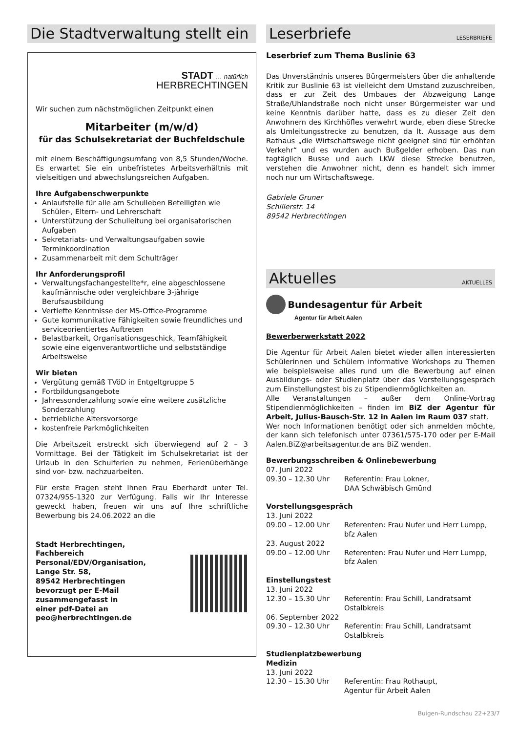Die Stadtverwaltung stellt ein
STADT … natürlich
HERBRECHTINGEN
Wir suchen zum nächstmöglichen Zeitpunkt einen
Mitarbeiter (m/w/d)
für das Schulsekretariat der Buchfeldschule
mit einem Beschäftigungsumfang von 8,5 Stunden/Woche. Es erwartet Sie ein unbefristetes Arbeitsverhältnis mit vielseitigen und abwechslungsreichen Aufgaben.
Ihre Aufgabenschwerpunkte
Anlaufstelle für alle am Schulleben Beteiligten wie Schüler-, Eltern- und Lehrerschaft
Unterstützung der Schulleitung bei organisatorischen Aufgaben
Sekretariats- und Verwaltungsaufgaben sowie Terminkoordination
Zusammenarbeit mit dem Schulträger
Ihr Anforderungsprofil
Verwaltungsfachangestellte*r, eine abgeschlossene kaufmännische oder vergleichbare 3-jährige Berufsausbildung
Vertiefte Kenntnisse der MS-Office-Programme
Gute kommunikative Fähigkeiten sowie freundliches und serviceorientiertes Auftreten
Belastbarkeit, Organisationsgeschick, Teamfähigkeit sowie eine eigenverantwortliche und selbstständige Arbeitsweise
Wir bieten
Vergütung gemäß TVöD in Entgeltgruppe 5
Fortbildungsangebote
Jahressonderzahlung sowie eine weitere zusätzliche Sonderzahlung
betriebliche Altersvorsorge
kostenfreie Parkmöglichkeiten
Die Arbeitszeit erstreckt sich überwiegend auf 2 – 3 Vormittage. Bei der Tätigkeit im Schulsekretariat ist der Urlaub in den Schulferien zu nehmen, Ferienüberhänge sind vor- bzw. nachzuarbeiten.
Für erste Fragen steht Ihnen Frau Eberhardt unter Tel. 07324/955-1320 zur Verfügung. Falls wir Ihr Interesse geweckt haben, freuen wir uns auf Ihre schriftliche Bewerbung bis 24.06.2022 an die
Stadt Herbrechtingen,
Fachbereich
Personal/EDV/Organisation,
Lange Str. 58,
89542 Herbrechtingen
bevorzugt per E-Mail
zusammengefasst in
einer pdf-Datei an
peo@herbrechtingen.de
Leserbriefe LESERBRIEFE
Leserbrief zum Thema Buslinie 63
Das Unverständnis unseres Bürgermeisters über die anhaltende Kritik zur Buslinie 63 ist vielleicht dem Umstand zuzuschreiben, dass er zur Zeit des Umbaues der Abzweigung Lange Straße/Uhlandstraße noch nicht unser Bürgermeister war und keine Kenntnis darüber hatte, dass es zu dieser Zeit den Anwohnern des Kirchhöfles verwehrt wurde, eben diese Strecke als Umleitungsstrecke zu benutzen, da lt. Aussage aus dem Rathaus „die Wirtschaftswege nicht geeignet sind für erhöhten Verkehr“ und es wurden auch Bußgelder erhoben. Das nun tagtäglich Busse und auch LKW diese Strecke benutzen, verstehen die Anwohner nicht, denn es handelt sich immer noch nur um Wirtschaftswege.
Gabriele Gruner
Schillerstr. 14
89542 Herbrechtingen
Aktuelles AKTUELLES
Bundesagentur für Arbeit
Agentur für Arbeit Aalen
Bewerberwerkstatt 2022
Die Agentur für Arbeit Aalen bietet wieder allen interessierten Schülerinnen und Schülern informative Workshops zu Themen wie beispielsweise alles rund um die Bewerbung auf einen Ausbildungs- oder Studienplatz über das Vorstellungsgespräch zum Einstellungstest bis zu Stipendienmöglichkeiten an.
Alle Veranstaltungen – außer dem Online-Vortrag Stipendienmöglichkeiten – finden im BiZ der Agentur für Arbeit, Julius-Bausch-Str. 12 in Aalen im Raum 037 statt.
Wer noch Informationen benötigt oder sich anmelden möchte, der kann sich telefonisch unter 07361/575-170 oder per E-Mail Aalen.BiZ@arbeitsagentur.de ans BiZ wenden.
Bewerbungsschreiben & Onlinebewerbung
07. Juni 2022
09.30 – 12.30 Uhr Referentin: Frau Lokner,
DAA Schwäbisch Gmünd
Vorstellungsgespräch
13. Juni 2022
09.00 – 12.00 Uhr Referenten: Frau Nufer und Herr Lumpp, bfz Aalen
23. August 2022
09.00 – 12.00 Uhr Referenten: Frau Nufer und Herr Lumpp, bfz Aalen
Einstellungstest
13. Juni 2022
12.30 – 15.30 Uhr Referentin: Frau Schill, Landratsamt Ostalbkreis
06. September 2022
09.30 – 12.30 Uhr Referentin: Frau Schill, Landratsamt Ostalbkreis
Studienplatzbewerbung
Medizin
13. Juni 2022
12.30 – 15.30 Uhr Referentin: Frau Rothaupt,
Agentur für Arbeit Aalen
Buigen-Rundschau 22+23/7